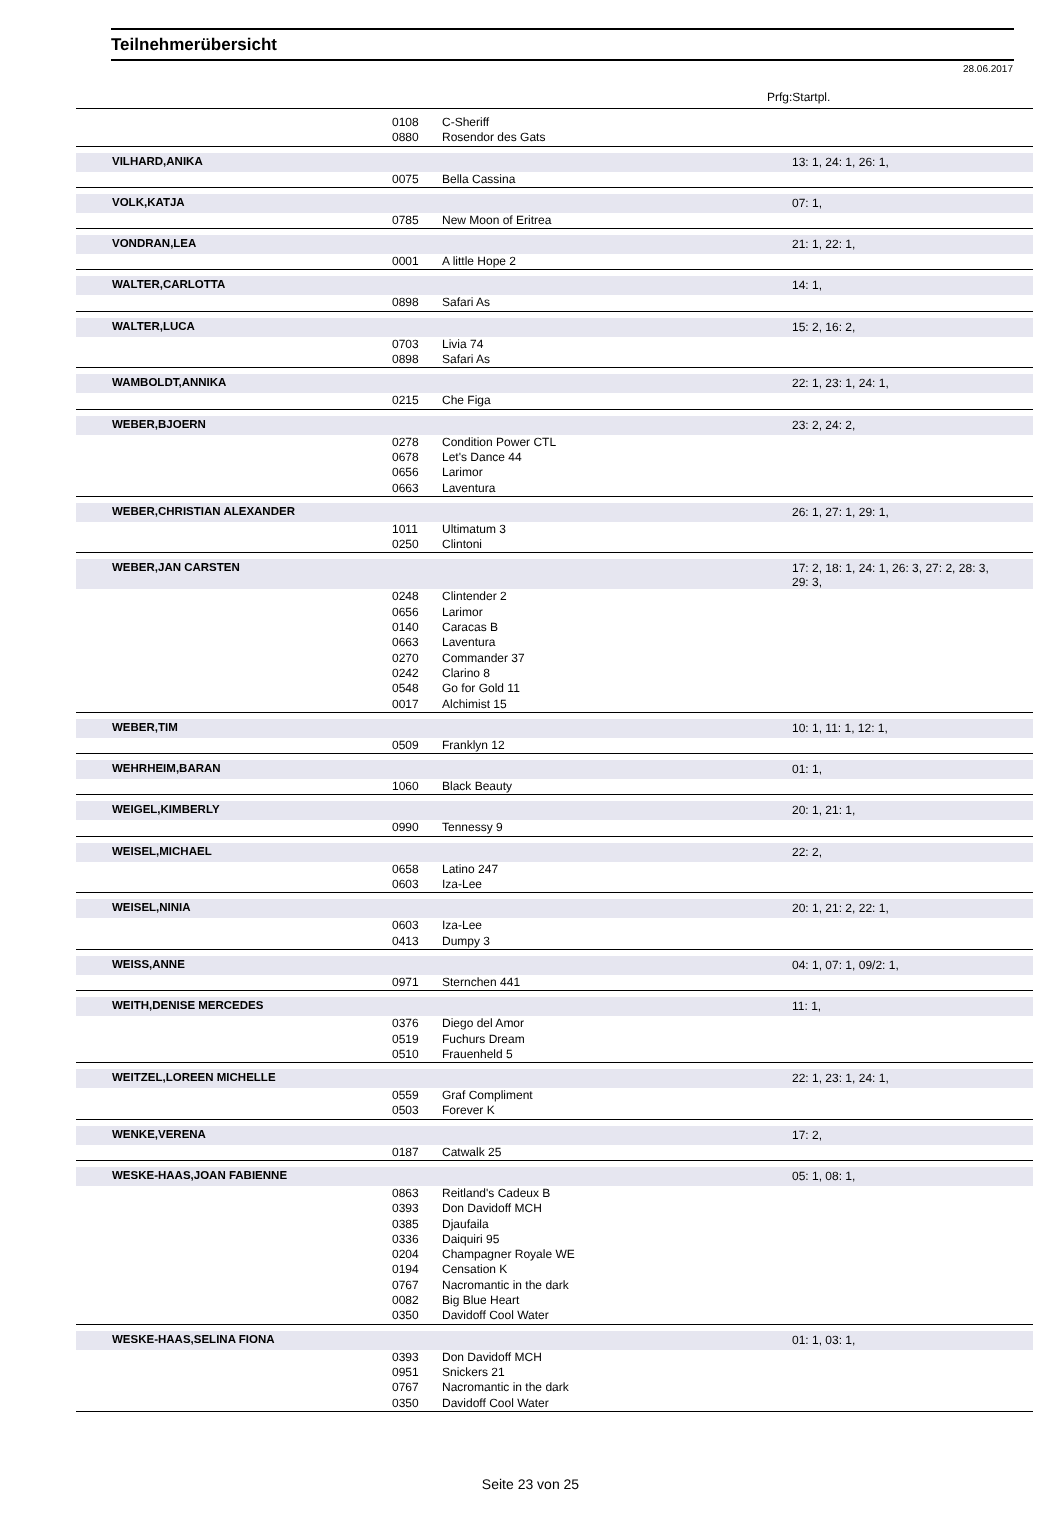Teilnehmerübersicht
28.06.2017
Prfg:Startpl.
| | 0108 | C-Sheriff | |
| | 0880 | Rosendor des Gats | |
| VILHARD,ANIKA | | | 13: 1, 24: 1, 26: 1, |
| | 0075 | Bella Cassina | |
| VOLK,KATJA | | | 07: 1, |
| | 0785 | New Moon of Eritrea | |
| VONDRAN,LEA | | | 21: 1, 22: 1, |
| | 0001 | A little Hope 2 | |
| WALTER,CARLOTTA | | | 14: 1, |
| | 0898 | Safari As | |
| WALTER,LUCA | | | 15: 2, 16: 2, |
| | 0703 | Livia 74 | |
| | 0898 | Safari As | |
| WAMBOLDT,ANNIKA | | | 22: 1, 23: 1, 24: 1, |
| | 0215 | Che Figa | |
| WEBER,BJOERN | | | 23: 2, 24: 2, |
| | 0278 | Condition Power CTL | |
| | 0678 | Let's Dance 44 | |
| | 0656 | Larimor | |
| | 0663 | Laventura | |
| WEBER,CHRISTIAN ALEXANDER | | | 26: 1, 27: 1, 29: 1, |
| | 1011 | Ultimatum 3 | |
| | 0250 | Clintoni | |
| WEBER,JAN CARSTEN | | | 17: 2, 18: 1, 24: 1, 26: 3, 27: 2, 28: 3, 29: 3, |
| | 0248 | Clintender 2 | |
| | 0656 | Larimor | |
| | 0140 | Caracas B | |
| | 0663 | Laventura | |
| | 0270 | Commander 37 | |
| | 0242 | Clarino 8 | |
| | 0548 | Go for Gold 11 | |
| | 0017 | Alchimist 15 | |
| WEBER,TIM | | | 10: 1, 11: 1, 12: 1, |
| | 0509 | Franklyn 12 | |
| WEHRHEIM,BARAN | | | 01: 1, |
| | 1060 | Black Beauty | |
| WEIGEL,KIMBERLY | | | 20: 1, 21: 1, |
| | 0990 | Tennessy 9 | |
| WEISEL,MICHAEL | | | 22: 2, |
| | 0658 | Latino 247 | |
| | 0603 | Iza-Lee | |
| WEISEL,NINIA | | | 20: 1, 21: 2, 22: 1, |
| | 0603 | Iza-Lee | |
| | 0413 | Dumpy 3 | |
| WEISS,ANNE | | | 04: 1, 07: 1, 09/2: 1, |
| | 0971 | Sternchen 441 | |
| WEITH,DENISE MERCEDES | | | 11: 1, |
| | 0376 | Diego del Amor | |
| | 0519 | Fuchurs Dream | |
| | 0510 | Frauenheld 5 | |
| WEITZEL,LOREEN MICHELLE | | | 22: 1, 23: 1, 24: 1, |
| | 0559 | Graf Compliment | |
| | 0503 | Forever K | |
| WENKE,VERENA | | | 17: 2, |
| | 0187 | Catwalk 25 | |
| WESKE-HAAS,JOAN FABIENNE | | | 05: 1, 08: 1, |
| | 0863 | Reitland's Cadeux B | |
| | 0393 | Don Davidoff MCH | |
| | 0385 | Djaufaila | |
| | 0336 | Daiquiri 95 | |
| | 0204 | Champagner Royale WE | |
| | 0194 | Censation K | |
| | 0767 | Nacromantic in the dark | |
| | 0082 | Big Blue Heart | |
| | 0350 | Davidoff Cool Water | |
| WESKE-HAAS,SELINA FIONA | | | 01: 1, 03: 1, |
| | 0393 | Don Davidoff MCH | |
| | 0951 | Snickers 21 | |
| | 0767 | Nacromantic in the dark | |
| | 0350 | Davidoff Cool Water | |
Seite 23 von 25